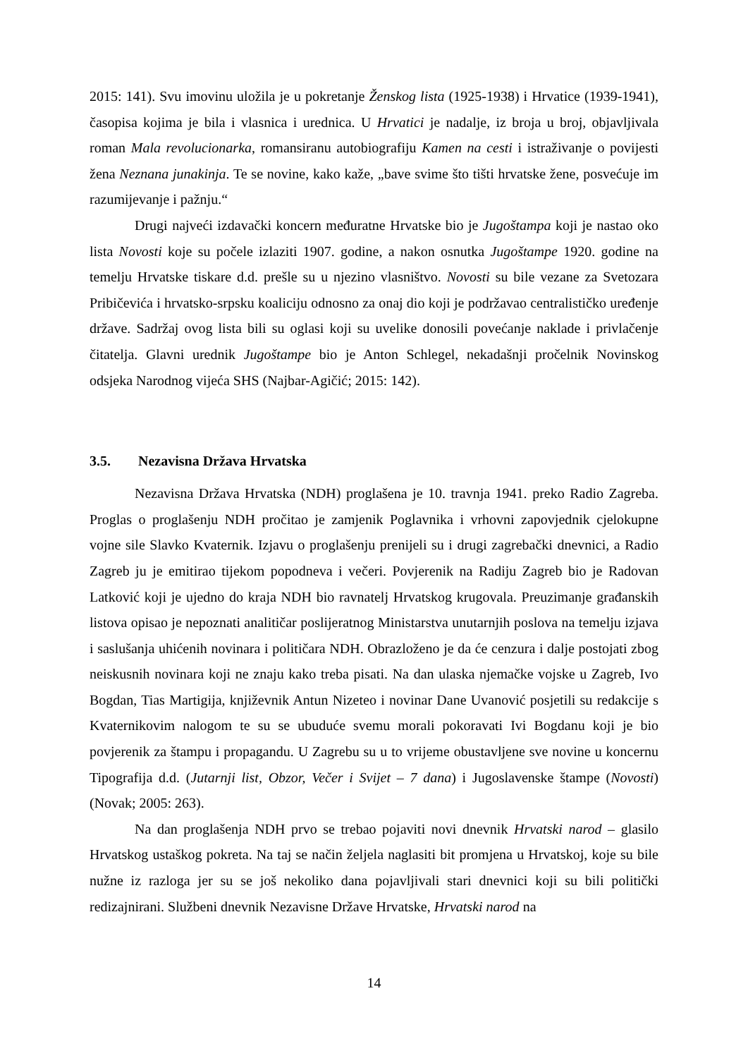2015: 141). Svu imovinu uložila je u pokretanje Ženskog lista (1925-1938) i Hrvatice (1939-1941), časopisa kojima je bila i vlasnica i urednica. U Hrvatici je nadalje, iz broja u broj, objavljivala roman Mala revolucionarka, romansiranu autobiografiju Kamen na cesti i istraživanje o povijesti žena Neznana junakinja. Te se novine, kako kaže, „bave svime što tišti hrvatske žene, posvećuje im razumijevanje i pažnju.“
Drugi najveći izdavački koncern međuratne Hrvatske bio je Jugoštampa koji je nastao oko lista Novosti koje su počele izlaziti 1907. godine, a nakon osnutka Jugoštampe 1920. godine na temelju Hrvatske tiskare d.d. prešle su u njezino vlasništvo. Novosti su bile vezane za Svetozara Pribičevića i hrvatsko-srpsku koaliciju odnosno za onaj dio koji je podržavao centralističko uređenje države. Sadržaj ovog lista bili su oglasi koji su uvelike donosili povećanje naklade i privlačenje čitatelja. Glavni urednik Jugoštampe bio je Anton Schlegel, nekadašnji pročelnik Novinskog odsjeka Narodnog vijeća SHS (Najbar-Agičić; 2015: 142).
3.5. Nezavisna Država Hrvatska
Nezavisna Država Hrvatska (NDH) proglašena je 10. travnja 1941. preko Radio Zagreba. Proglas o proglašenju NDH pročitao je zamjenik Poglavnika i vrhovni zapovjednik cjelokupne vojne sile Slavko Kvaternik. Izjavu o proglašenju prenijeli su i drugi zagrebački dnevnici, a Radio Zagreb ju je emitirao tijekom popodneva i večeri. Povjerenik na Radiju Zagreb bio je Radovan Latković koji je ujedno do kraja NDH bio ravnatelj Hrvatskog krugovala. Preuzimanje građanskih listova opisao je nepoznati analitičar poslijeratnog Ministarstva unutarnjih poslova na temelju izjava i saslušanja uhićenih novinara i političara NDH. Obrazloženo je da će cenzura i dalje postojati zbog neiskusnih novinara koji ne znaju kako treba pisati. Na dan ulaska njemačke vojske u Zagreb, Ivo Bogdan, Tias Martigija, književnik Antun Nizeteo i novinar Dane Uvanović posjetili su redakcije s Kvaternikovim nalogom te su se ubuduće svemu morali pokoravati Ivi Bogdanu koji je bio povjerenik za štampu i propagandu. U Zagrebu su u to vrijeme obustavljene sve novine u koncernu Tipografija d.d. (Jutarnji list, Obzor, Večer i Svijet – 7 dana) i Jugoslavenske štampe (Novosti) (Novak; 2005: 263).
Na dan proglašenja NDH prvo se trebao pojaviti novi dnevnik Hrvatski narod – glasilo Hrvatskog ustaškog pokreta. Na taj se način željela naglasiti bit promjena u Hrvatskoj, koje su bile nužne iz razloga jer su se još nekoliko dana pojavljivali stari dnevnici koji su bili politički redizajnirani. Službeni dnevnik Nezavisne Države Hrvatske, Hrvatski narod na
14